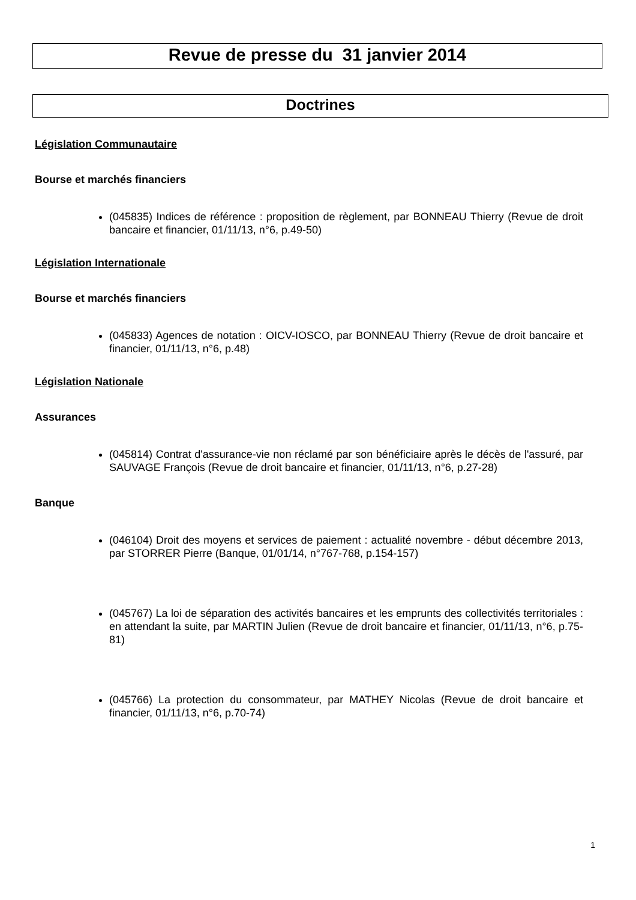Revue de presse du 31 janvier 2014
Doctrines
Législation Communautaire
Bourse et marchés financiers
(045835) Indices de référence : proposition de règlement, par BONNEAU Thierry (Revue de droit bancaire et financier, 01/11/13, n°6, p.49-50)
Législation Internationale
Bourse et marchés financiers
(045833) Agences de notation : OICV-IOSCO, par BONNEAU Thierry (Revue de droit bancaire et financier, 01/11/13, n°6, p.48)
Législation Nationale
Assurances
(045814) Contrat d'assurance-vie non réclamé par son bénéficiaire après le décès de l'assuré, par SAUVAGE François (Revue de droit bancaire et financier, 01/11/13, n°6, p.27-28)
Banque
(046104) Droit des moyens et services de paiement : actualité novembre - début décembre 2013, par STORRER Pierre (Banque, 01/01/14, n°767-768, p.154-157)
(045767) La loi de séparation des activités bancaires et les emprunts des collectivités territoriales : en attendant la suite, par MARTIN Julien (Revue de droit bancaire et financier, 01/11/13, n°6, p.75-81)
(045766) La protection du consommateur, par MATHEY Nicolas (Revue de droit bancaire et financier, 01/11/13, n°6, p.70-74)
1